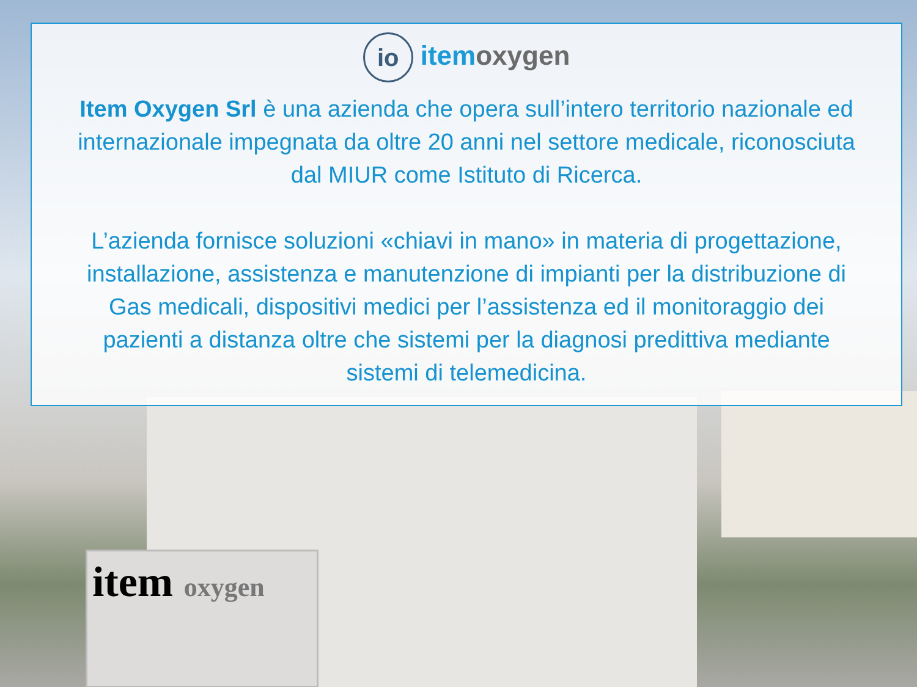item oxygen
io itemoxygen
Item Oxygen Srl è una azienda che opera sull’intero territorio nazionale ed internazionale impegnata da oltre 20 anni nel settore medicale, riconosciuta dal MIUR come Istituto di Ricerca.
L’azienda fornisce soluzioni «chiavi in mano» in materia di progettazione, installazione, assistenza e manutenzione di impianti per la distribuzione di Gas medicali, dispositivi medici per l’assistenza ed il monitoraggio dei pazienti a distanza oltre che sistemi per la diagnosi predittiva mediante sistemi di telemedicina.